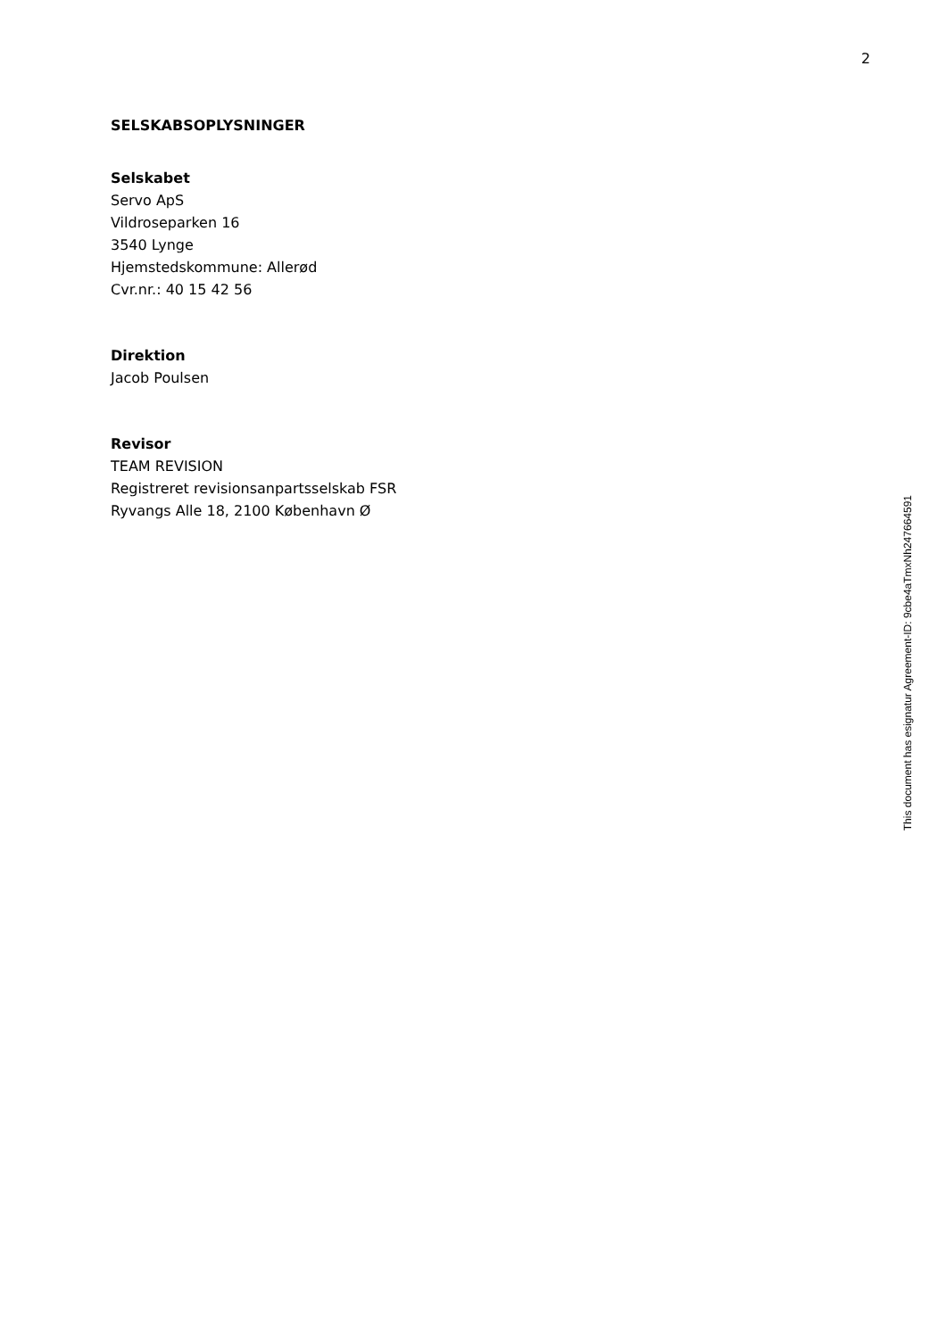2
SELSKABSOPLYSNINGER
Selskabet
Servo ApS
Vildroseparken 16
3540 Lynge
Hjemstedskommune: Allerød
Cvr.nr.: 40 15 42 56
Direktion
Jacob Poulsen
Revisor
TEAM REVISION
Registreret revisionsanpartsselskab FSR
Ryvangs Alle 18, 2100 København Ø
This document has esignatur Agreement-ID: 9cbe4aTmxNh247664591